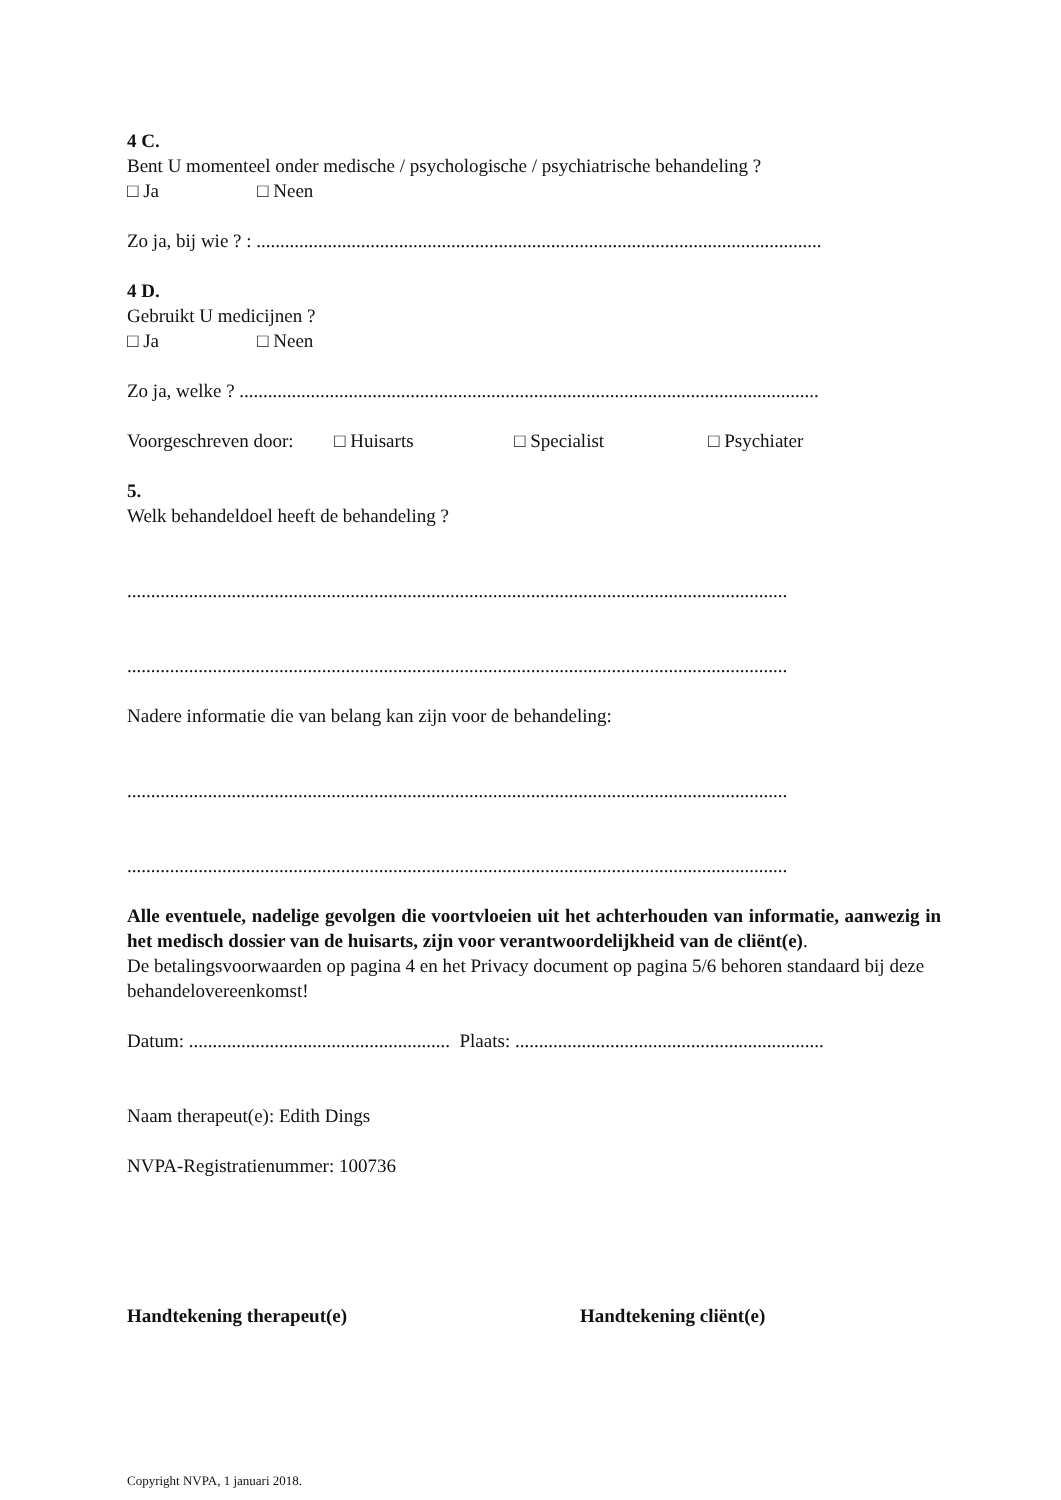4 C.
Bent U momenteel onder medische / psychologische / psychiatrische behandeling ?
□ Ja □ Neen
Zo ja, bij wie ? : .......................................................................................................................
4 D.
Gebruikt U medicijnen ?
□ Ja □ Neen
Zo ja, welke ? ..........................................................................................................................
Voorgeschreven door: □ Huisarts □ Specialist □ Psychiater
5.
Welk behandeldoel heeft de behandeling ?
...........................................................................................................................................
...........................................................................................................................................
Nadere informatie die van belang kan zijn voor de behandeling:
...........................................................................................................................................
...........................................................................................................................................
Alle eventuele, nadelige gevolgen die voortvloeien uit het achterhouden van informatie, aanwezig in het medisch dossier van de huisarts, zijn voor verantwoordelijkheid van de cliënt(e).
De betalingsvoorwaarden op pagina 4 en het Privacy document op pagina 5/6 behoren standaard bij deze behandelovereenkomst!
Datum: ....................................................... Plaats: .................................................................
Naam therapeut(e): Edith Dings
NVPA-Registratienummer: 100736
Handtekening therapeut(e) Handtekening cliënt(e)
Copyright NVPA, 1 januari 2018.